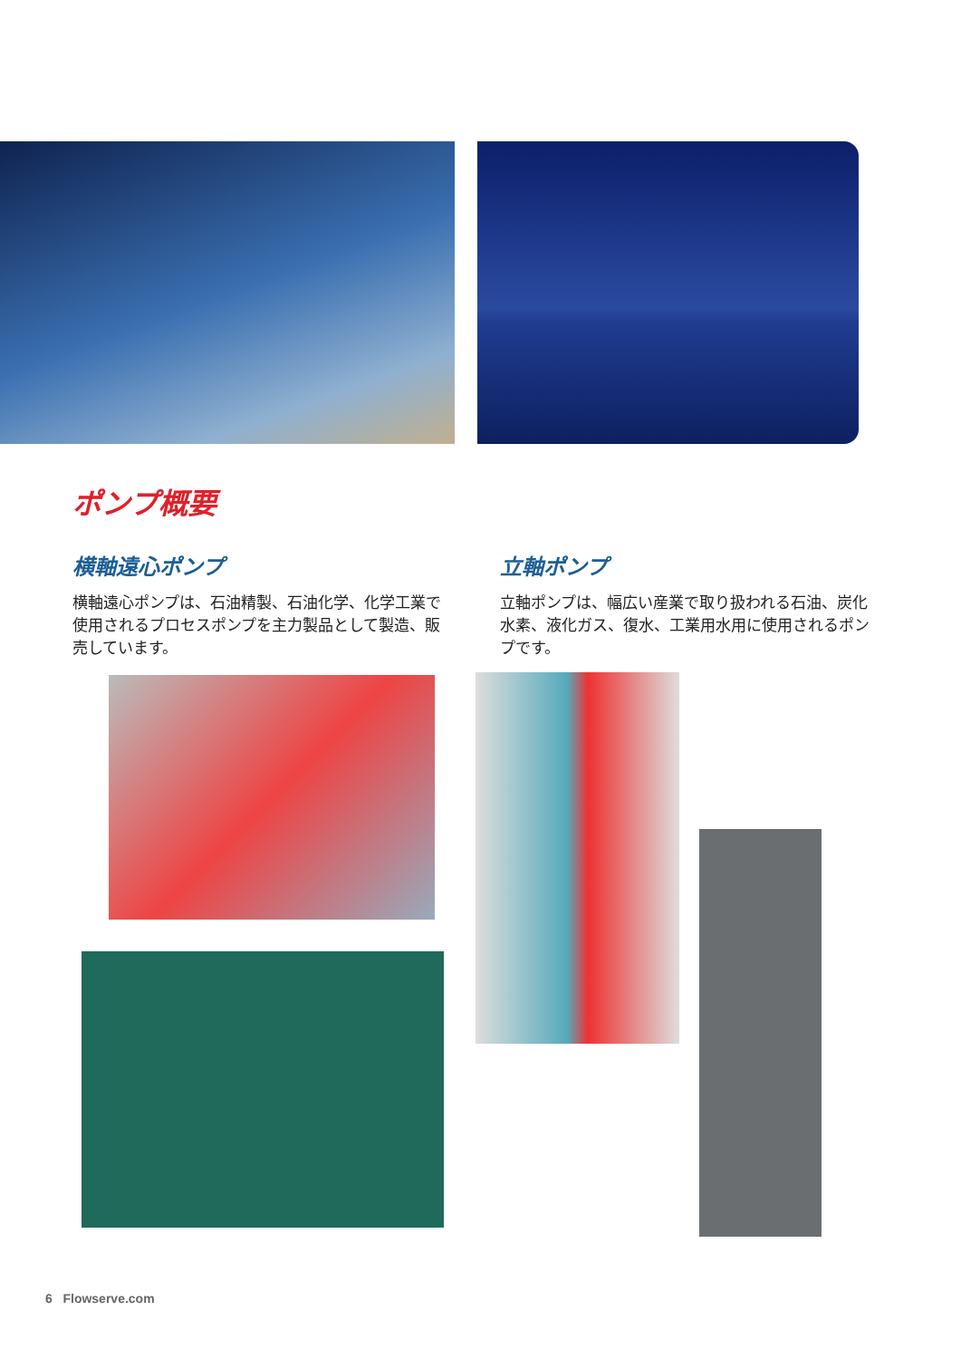ポンプ概要
横軸遠心ポンプ
横軸遠心ポンプは、石油精製、石油化学、化学工業で使用されるプロセスポンプを主力製品として製造、販売しています。
立軸ポンプ
立軸ポンプは、幅広い産業で取り扱われる石油、炭化水素、液化ガス、復水、工業用水用に使用されるポンプです。
6 Flowserve.com